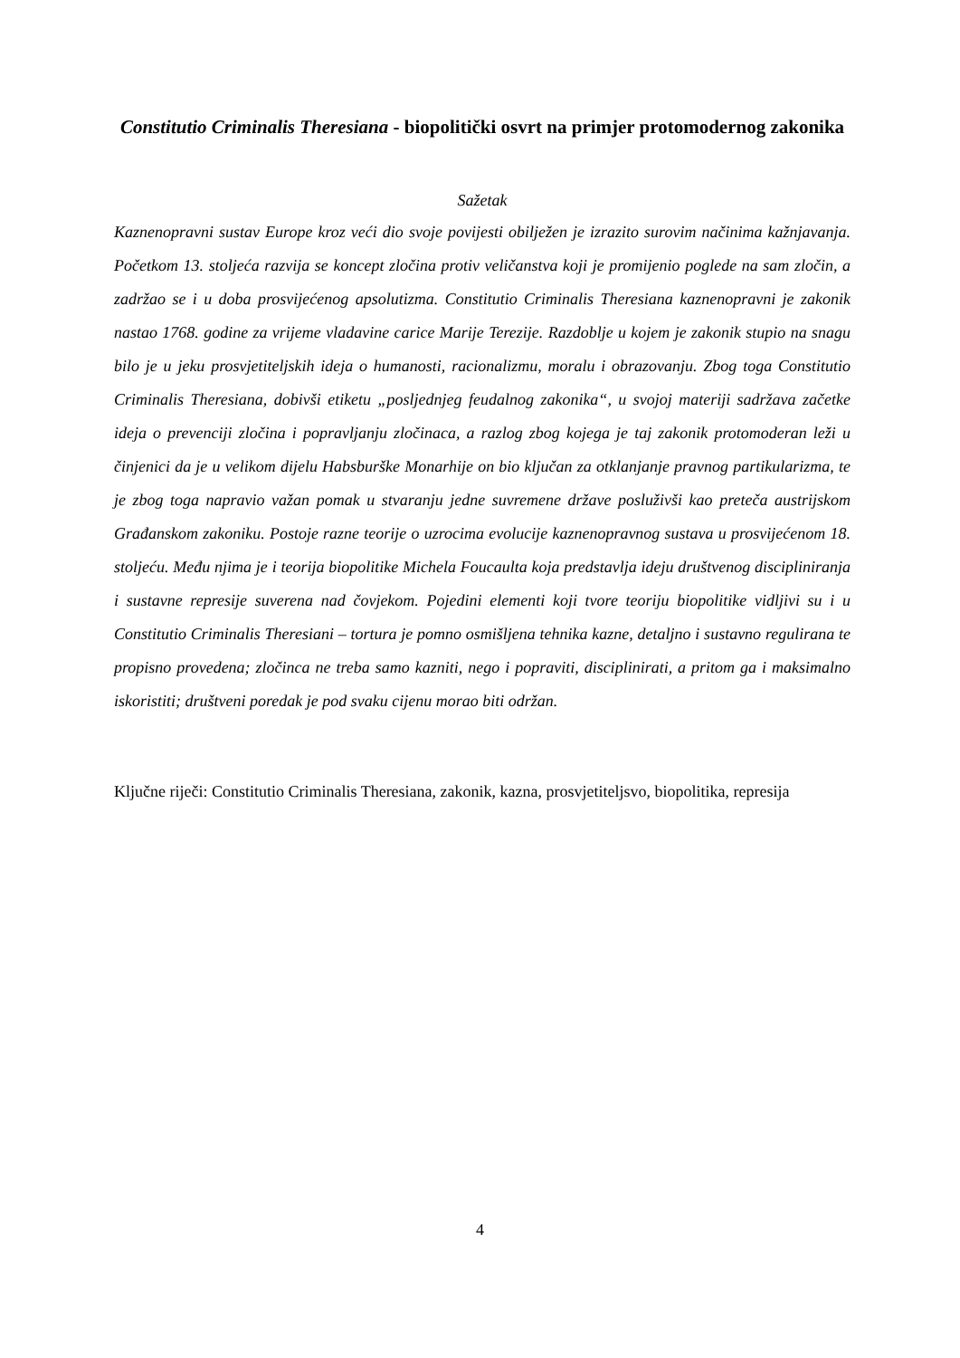Constitutio Criminalis Theresiana - biopolitički osvrt na primjer protomodernog zakonika
Sažetak
Kaznenopravni sustav Europe kroz veći dio svoje povijesti obilježen je izrazito surovim načinima kažnjavanja. Početkom 13. stoljeća razvija se koncept zločina protiv veličanstva koji je promijenio poglede na sam zločin, a zadržao se i u doba prosviјećenog apsolutizma. Constitutio Criminalis Theresiana kaznenopravni je zakonik nastao 1768. godine za vrijeme vladavine carice Marije Terezije. Razdoblje u kojem je zakonik stupio na snagu bilo je u jeku prosvjetiteljskih ideja o humanosti, racionalizmu, moralu i obrazovanju. Zbog toga Constitutio Criminalis Theresiana, dobivši etiketu „posljednjeg feudalnog zakonika“, u svojoj materiji sadržava začetke ideja o prevenciji zločina i popravljanju zločinaca, a razlog zbog kojega je taj zakonik protomoderan leži u činjenici da je u velikom dijelu Habsburške Monarhije on bio ključan za otklanjanje pravnog partikularizma, te je zbog toga napravio važan pomak u stvaranju jedne suvremene države posluživši kao preteča austrijskom Građanskom zakoniku. Postoje razne teorije o uzrocima evolucije kaznenopravnog sustava u prosvijećenom 18. stoljeću. Među njima je i teorija biopolitike Michela Foucaulta koja predstavlja ideju društvenog discipliniranja i sustavne represije suverena nad čovjekom. Pojedini elementi koji tvore teoriju biopolitike vidljivi su i u Constitutio Criminalis Theresiani – tortura je pomno osmišljena tehnika kazne, detaljno i sustavno regulirana te propisno provedena; zločinca ne treba samo kazniti, nego i popraviti, disciplinirati, a pritom ga i maksimalno iskoristiti; društveni poredak je pod svaku cijenu morao biti održan.
Ključne riječi: Constitutio Criminalis Theresiana, zakonik, kazna, prosvjetiteljsvo, biopolitika, represija
4